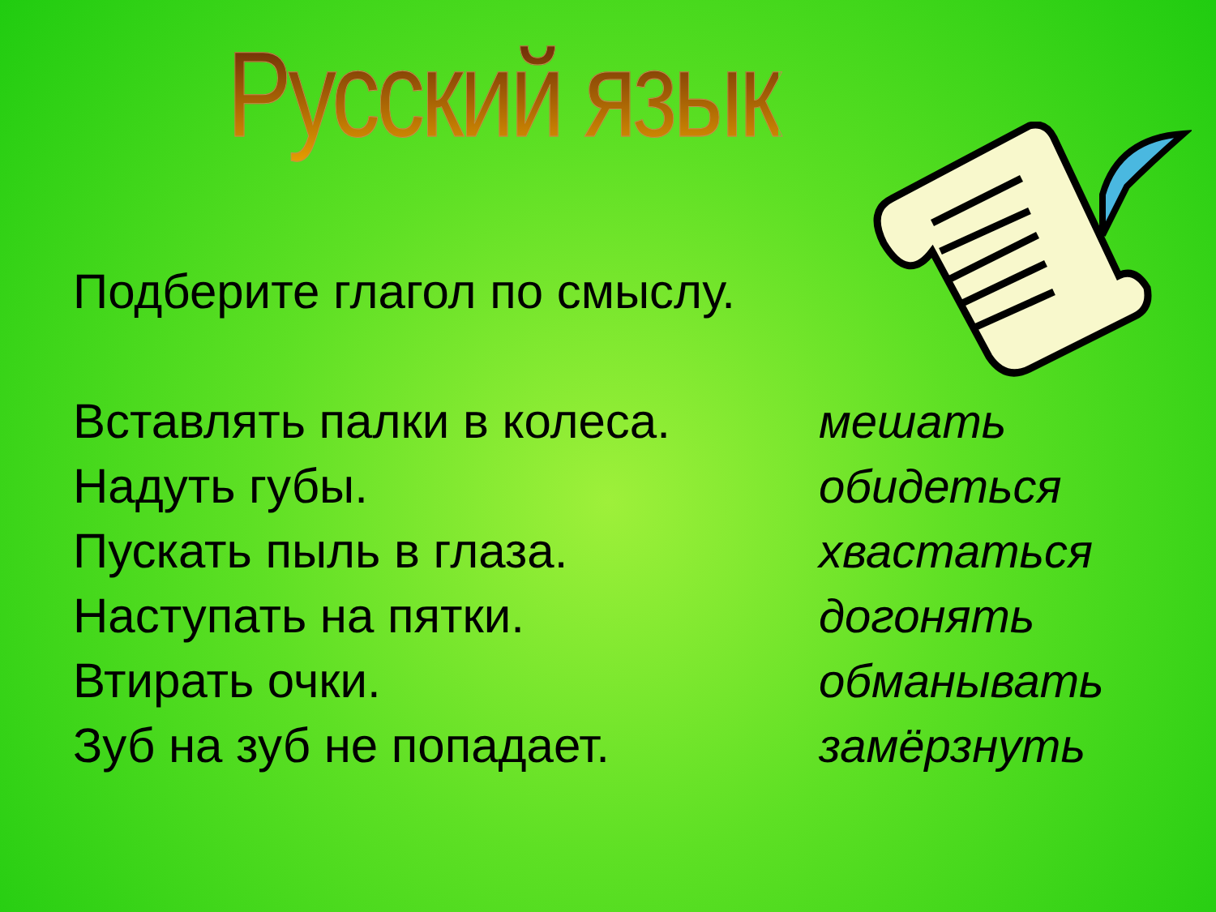Русский язык
Подберите глагол по смыслу.
Вставлять палки в колеса. мешать
Надуть губы. обидеться
Пускать пыль в глаза. хвастаться
Наступать на пятки. догонять
Втирать очки. обманывать
Зуб на зуб не попадает. замёрзнуть